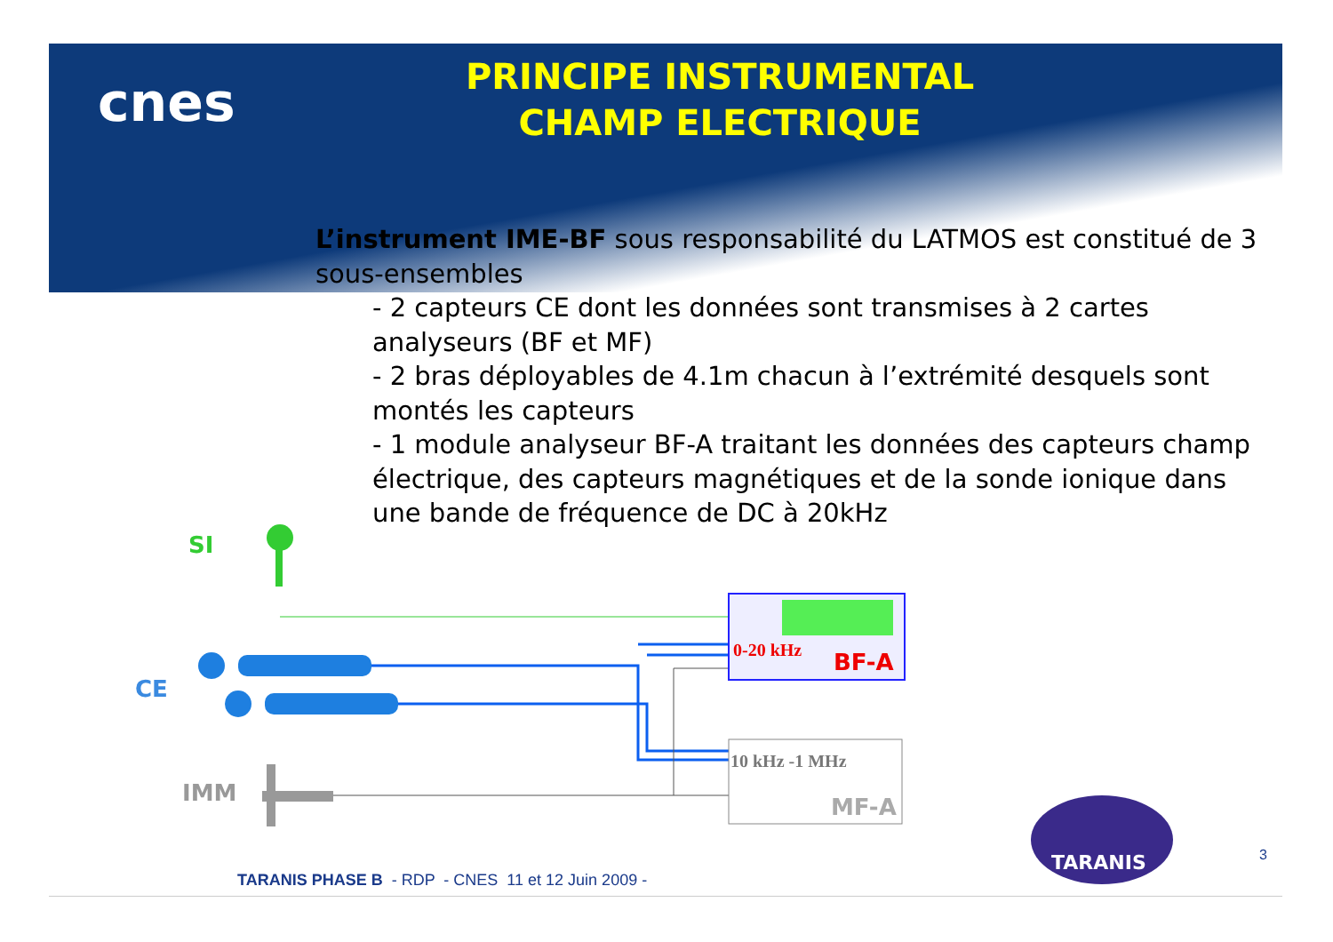cnes
PRINCIPE INSTRUMENTAL
CHAMP ELECTRIQUE
L’instrument IME-BF sous responsabilité du LATMOS est constitué de 3 sous-ensembles
- 2 capteurs CE dont les données sont transmises à 2 cartes analyseurs (BF et MF)
- 2 bras déployables de 4.1m chacun à l’extrémité desquels sont montés les capteurs
- 1 module analyseur BF-A traitant les données des capteurs champ électrique, des capteurs magnétiques et de la sonde ionique dans une bande de fréquence de DC à 20kHz
SI
CE
IMM
0-20 kHz BF-A
10 kHz -1 MHz
MF-A
TARANIS 3
TARANIS PHASE B - RDP - CNES 11 et 12 Juin 2009 -